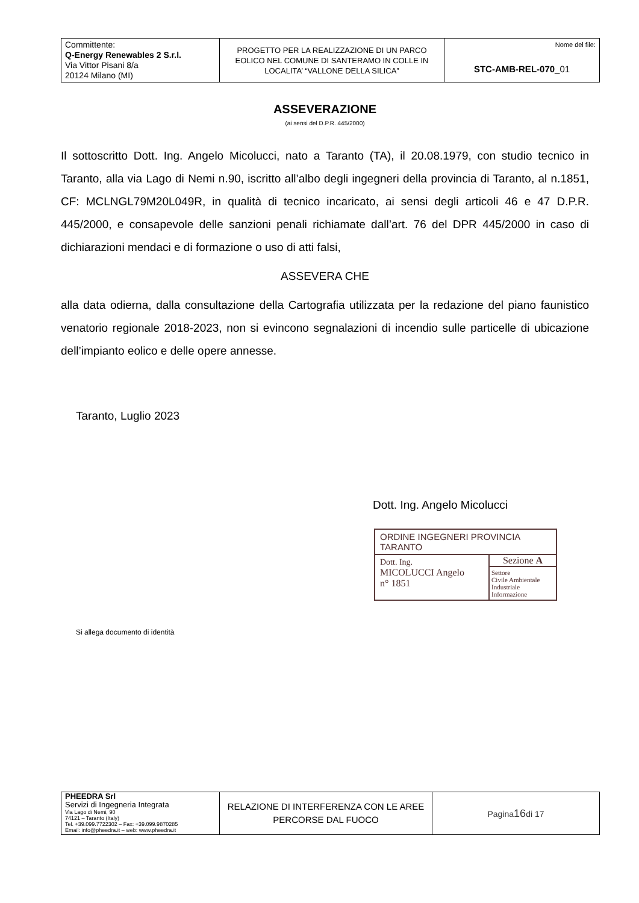| Committente: Q-Energy Renewables 2 S.r.l. Via Vittor Pisani 8/a 20124 Milano (MI) | PROGETTO PER LA REALIZZAZIONE DI UN PARCO EOLICO NEL COMUNE DI SANTERAMO IN COLLE IN LOCALITA’ “VALLONE DELLA SILICA” | Nome del file: STC-AMB-REL-070 _01 |
ASSEVERAZIONE
(ai sensi del D.P.R. 445/2000)
Il sottoscritto Dott. Ing. Angelo Micolucci, nato a Taranto (TA), il 20.08.1979, con studio tecnico in Taranto, alla via Lago di Nemi n.90, iscritto all’albo degli ingegneri della provincia di Taranto, al n.1851, CF: MCLNGL79M20L049R, in qualità di tecnico incaricato, ai sensi degli articoli 46 e 47 D.P.R. 445/2000, e consapevole delle sanzioni penali richiamate dall’art. 76 del DPR 445/2000 in caso di dichiarazioni mendaci e di formazione o uso di atti falsi,
ASSEVERA CHE
alla data odierna, dalla consultazione della Cartografia utilizzata per la redazione del piano faunistico venatorio regionale 2018-2023, non si evincono segnalazioni di incendio sulle particelle di ubicazione dell’impianto eolico e delle opere annesse.
Taranto, Luglio 2023
Dott. Ing. Angelo Micolucci
ORDINE INGEGNERI PROVINCIA TARANTO
Dott. Ing.
MICOLUCCI Angelo
n° 1851
Sezione A
Settore
Civile Ambientale
Industriale
Informazione
Si allega documento di identità
| PHEEDRA Srl Servizi di Ingegneria Integrata Via Lago di Nemi, 90 74121 – Taranto (Italy) Tel. +39.099.7722302 – Fax: +39.099.9870285 Email: info@pheedra.it – web: www.pheedra.it | RELAZIONE DI INTERFERENZA CON LE AREE PERCORSE DAL FUOCO | Pagina 16 di 17 |